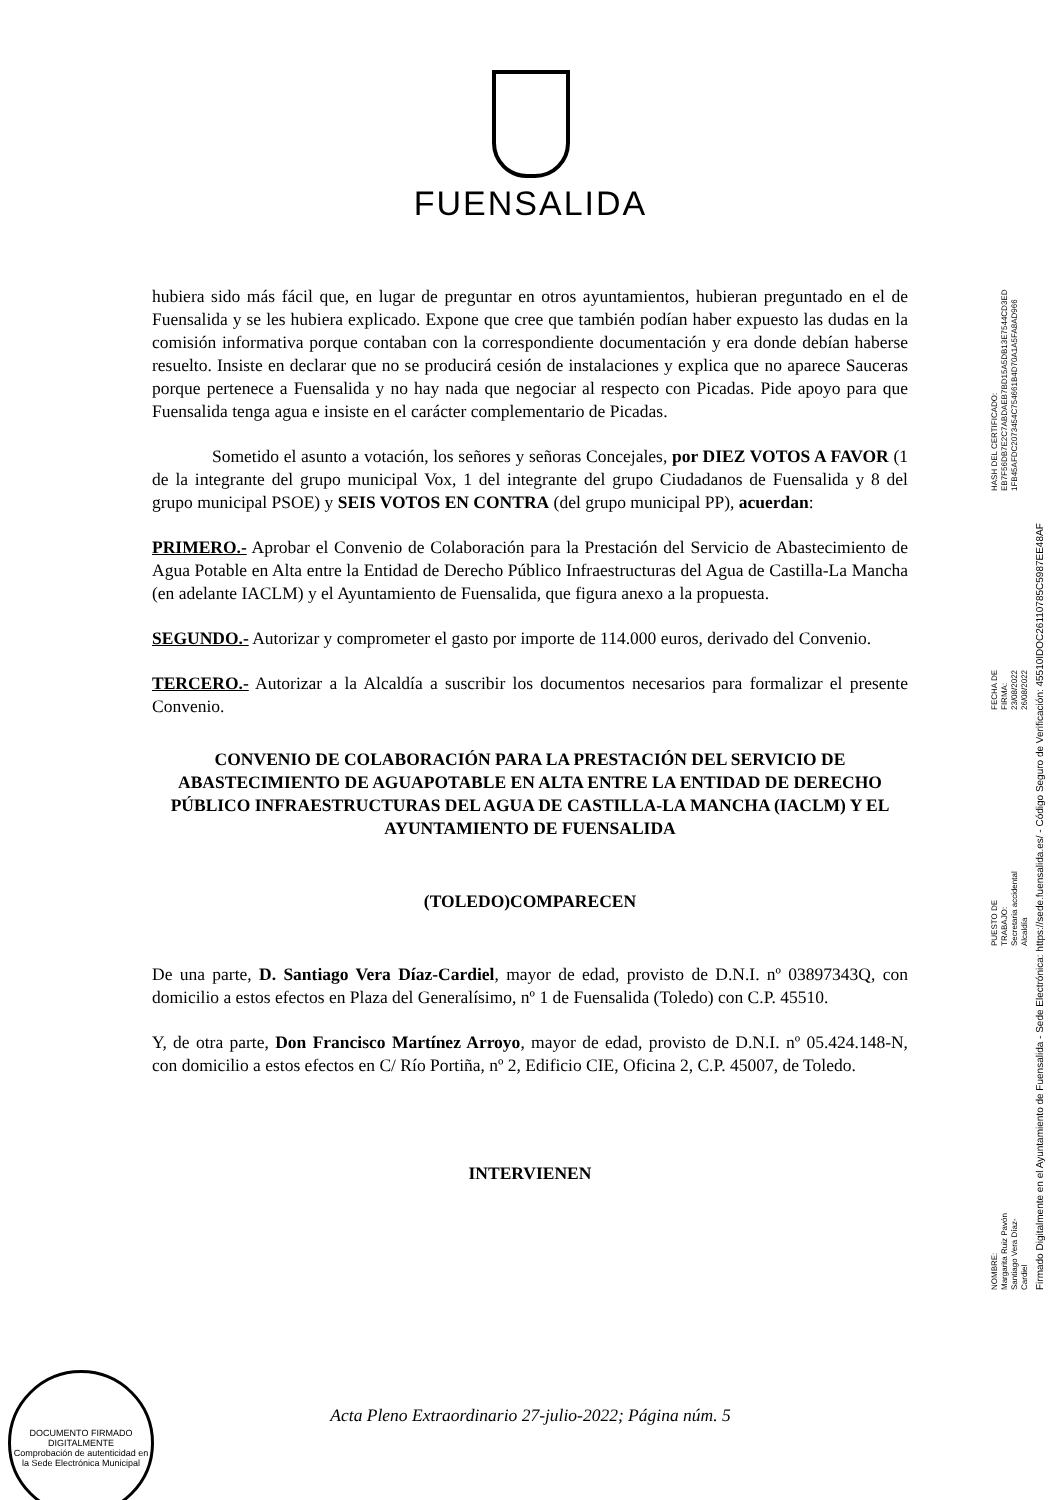FUENSALIDA
hubiera sido más fácil que, en lugar de preguntar en otros ayuntamientos, hubieran preguntado en el de Fuensalida y se les hubiera explicado. Expone que cree que también podían haber expuesto las dudas en la comisión informativa porque contaban con la correspondiente documentación y era donde debían haberse resuelto. Insiste en declarar que no se producirá cesión de instalaciones y explica que no aparece Sauceras porque pertenece a Fuensalida y no hay nada que negociar al respecto con Picadas. Pide apoyo para que Fuensalida tenga agua e insiste en el carácter complementario de Picadas.
Sometido el asunto a votación, los señores y señoras Concejales, por DIEZ VOTOS A FAVOR (1 de la integrante del grupo municipal Vox, 1 del integrante del grupo Ciudadanos de Fuensalida y 8 del grupo municipal PSOE) y SEIS VOTOS EN CONTRA (del grupo municipal PP), acuerdan:
PRIMERO.- Aprobar el Convenio de Colaboración para la Prestación del Servicio de Abastecimiento de Agua Potable en Alta entre la Entidad de Derecho Público Infraestructuras del Agua de Castilla-La Mancha (en adelante IACLM) y el Ayuntamiento de Fuensalida, que figura anexo a la propuesta.
SEGUNDO.- Autorizar y comprometer el gasto por importe de 114.000 euros, derivado del Convenio.
TERCERO.- Autorizar a la Alcaldía a suscribir los documentos necesarios para formalizar el presente Convenio.
CONVENIO DE COLABORACIÓN PARA LA PRESTACIÓN DEL SERVICIO DE ABASTECIMIENTO DE AGUAPOTABLE EN ALTA ENTRE LA ENTIDAD DE DERECHO PÚBLICO INFRAESTRUCTURAS DEL AGUA DE CASTILLA-LA MANCHA (IACLM) Y EL AYUNTAMIENTO DE FUENSALIDA
(TOLEDO)COMPARECEN
De una parte, D. Santiago Vera Díaz-Cardiel, mayor de edad, provisto de D.N.I. nº 03897343Q, con domicilio a estos efectos en Plaza del Generalísimo, nº 1 de Fuensalida (Toledo) con C.P. 45510.
Y, de otra parte, Don Francisco Martínez Arroyo, mayor de edad, provisto de D.N.I. nº 05.424.148-N, con domicilio a estos efectos en C/ Río Portiña, nº 2, Edificio CIE, Oficina 2, C.P. 45007, de Toledo.
INTERVIENEN
NOMBRE:
Margarita Ruiz Pavón
Santiago Vera Díaz-Cardiel
PUESTO DE TRABAJO:
Secretaria accidental
Alcaldía
FECHA DE FIRMA:
23/08/2022
26/08/2022
HASH DEL CERTIFICADO:
EB7F56DB7E2C7ABDAEB7BD15A5DB13E7544CD3ED
1FB45AFDC2073454C754661B4D70A1A5FA8AD966
Firmado Digitalmente en el Ayuntamiento de Fuensalida - Sede Electrónica: https://sede.fuensalida.es/ - Código Seguro de Verificación: 45510IDOC26110785C5987EE48AF
DOCUMENTO FIRMADO DIGITALMENTE
Comprobación de autenticidad en la Sede Electrónica Municipal
Acta Pleno Extraordinario 27-julio-2022; Página núm. 5